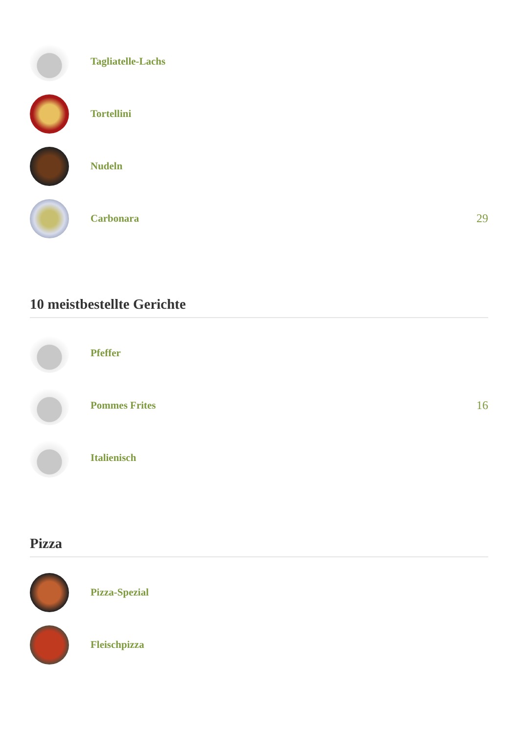Tagliatelle-Lachs
Tortellini
Nudeln
Carbonara 29
10 meistbestellte Gerichte
Pfeffer
Pommes Frites 16
Italienisch
Pizza
Pizza-Spezial
Fleischpizza